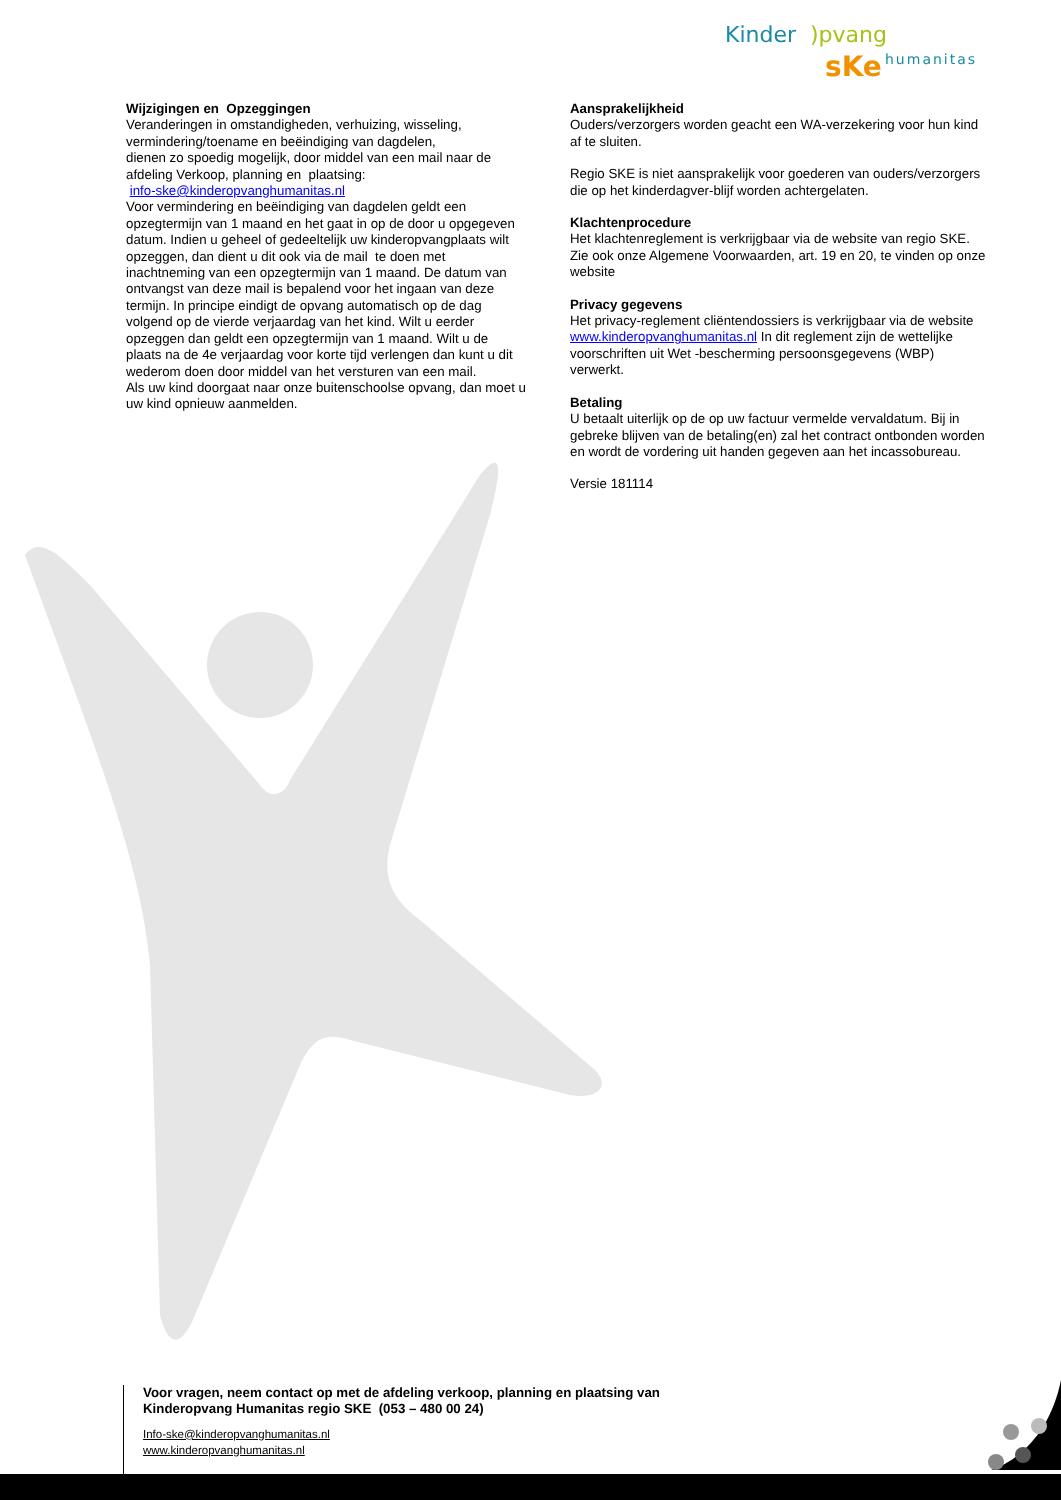Kinder
)pvang
sKe
humanitas
Wijzigingen en Opzeggingen
Veranderingen in omstandigheden, verhuizing, wisseling, vermindering/toename en beëindiging van dagdelen,
dienen zo spoedig mogelijk, door middel van een mail naar de afdeling Verkoop, planning en plaatsing:
info-ske@kinderopvanghumanitas.nl
Voor vermindering en beëindiging van dagdelen geldt een opzegtermijn van 1 maand en het gaat in op de door u opgegeven datum. Indien u geheel of gedeeltelijk uw kinderopvangplaats wilt opzeggen, dan dient u dit ook via de mail te doen met inachtneming van een opzegtermijn van 1 maand. De datum van ontvangst van deze mail is bepalend voor het ingaan van deze termijn. In principe eindigt de opvang automatisch op de dag volgend op de vierde verjaardag van het kind. Wilt u eerder opzeggen dan geldt een opzegtermijn van 1 maand. Wilt u de plaats na de 4e verjaardag voor korte tijd verlengen dan kunt u dit wederom doen door middel van het versturen van een mail.
Als uw kind doorgaat naar onze buitenschoolse opvang, dan moet u uw kind opnieuw aanmelden.
Aansprakelijkheid
Ouders/verzorgers worden geacht een WA-verzekering voor hun kind af te sluiten.
Regio SKE is niet aansprakelijk voor goederen van ouders/verzorgers die op het kinderdagver-blijf worden achtergelaten.
Klachtenprocedure
Het klachtenreglement is verkrijgbaar via de website van regio SKE. Zie ook onze Algemene Voorwaarden, art. 19 en 20, te vinden op onze website
Privacy gegevens
Het privacy-reglement cliëntendossiers is verkrijgbaar via de website
www.kinderopvanghumanitas.nl In dit reglement zijn de wettelijke voorschriften uit Wet -bescherming persoonsgegevens (WBP) verwerkt.
Betaling
U betaalt uiterlijk op de op uw factuur vermelde vervaldatum. Bij in gebreke blijven van de betaling(en) zal het contract ontbonden worden en wordt de vordering uit handen gegeven aan het incassobureau.
Versie 181114
Voor vragen, neem contact op met de afdeling verkoop, planning en plaatsing van Kinderopvang Humanitas regio SKE (053 – 480 00 24)
Info-ske@kinderopvanghumanitas.nl
www.kinderopvanghumanitas.nl